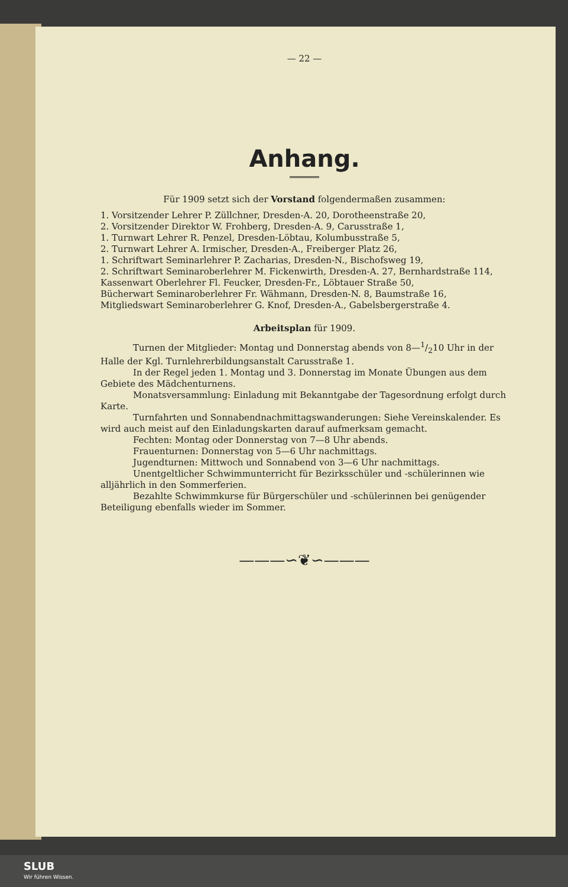— 22 —
Anhang.
Für 1909 setzt sich der Vorstand folgendermaßen zusammen:
1. Vorsitzender Lehrer P. Züllchner, Dresden-A. 20, Dorotheenstraße 20,
2. Vorsitzender Direktor W. Frohberg, Dresden-A. 9, Carusstraße 1,
1. Turnwart Lehrer R. Penzel, Dresden-Löbtau, Kolumbusstraße 5,
2. Turnwart Lehrer A. Irmischer, Dresden-A., Freiberger Platz 26,
1. Schriftwart Seminarlehrer P. Zacharias, Dresden-N., Bischofsweg 19,
2. Schriftwart Seminaroberlehrer M. Fickenwirth, Dresden-A. 27, Bernhardstraße 114,
Kassenwart Oberlehrer Fl. Feucker, Dresden-Fr., Löbtauer Straße 50,
Bücherwart Seminaroberlehrer Fr. Wähmann, Dresden-N. 8, Baumstraße 16,
Mitgliedswart Seminaroberlehrer G. Knof, Dresden-A., Gabelsbergerstraße 4.
Arbeitsplan für 1909.
Turnen der Mitglieder: Montag und Donnerstag abends von 8—1/210 Uhr in der Halle der Kgl. Turnlehrerbildungsanstalt Carusstraße 1.
In der Regel jeden 1. Montag und 3. Donnerstag im Monate Übungen aus dem Gebiete des Mädchenturnens.
Monatsversammlung: Einladung mit Bekanntgabe der Tagesordnung erfolgt durch Karte.
Turnfahrten und Sonnabendnachmittagswanderungen: Siehe Vereinskalender. Es wird auch meist auf den Einladungskarten darauf aufmerksam gemacht.
Fechten: Montag oder Donnerstag von 7—8 Uhr abends.
Frauenturnen: Donnerstag von 5—6 Uhr nachmittags.
Jugendturnen: Mittwoch und Sonnabend von 3—6 Uhr nachmittags.
Unentgeltlicher Schwimmunterricht für Bezirksschüler und -schülerinnen wie alljährlich in den Sommerferien.
Bezahlte Schwimmkurse für Bürgerschüler und -schülerinnen bei genügender Beteiligung ebenfalls wieder im Sommer.
———∽❦∽———
SLUB
Wir führen Wissen.